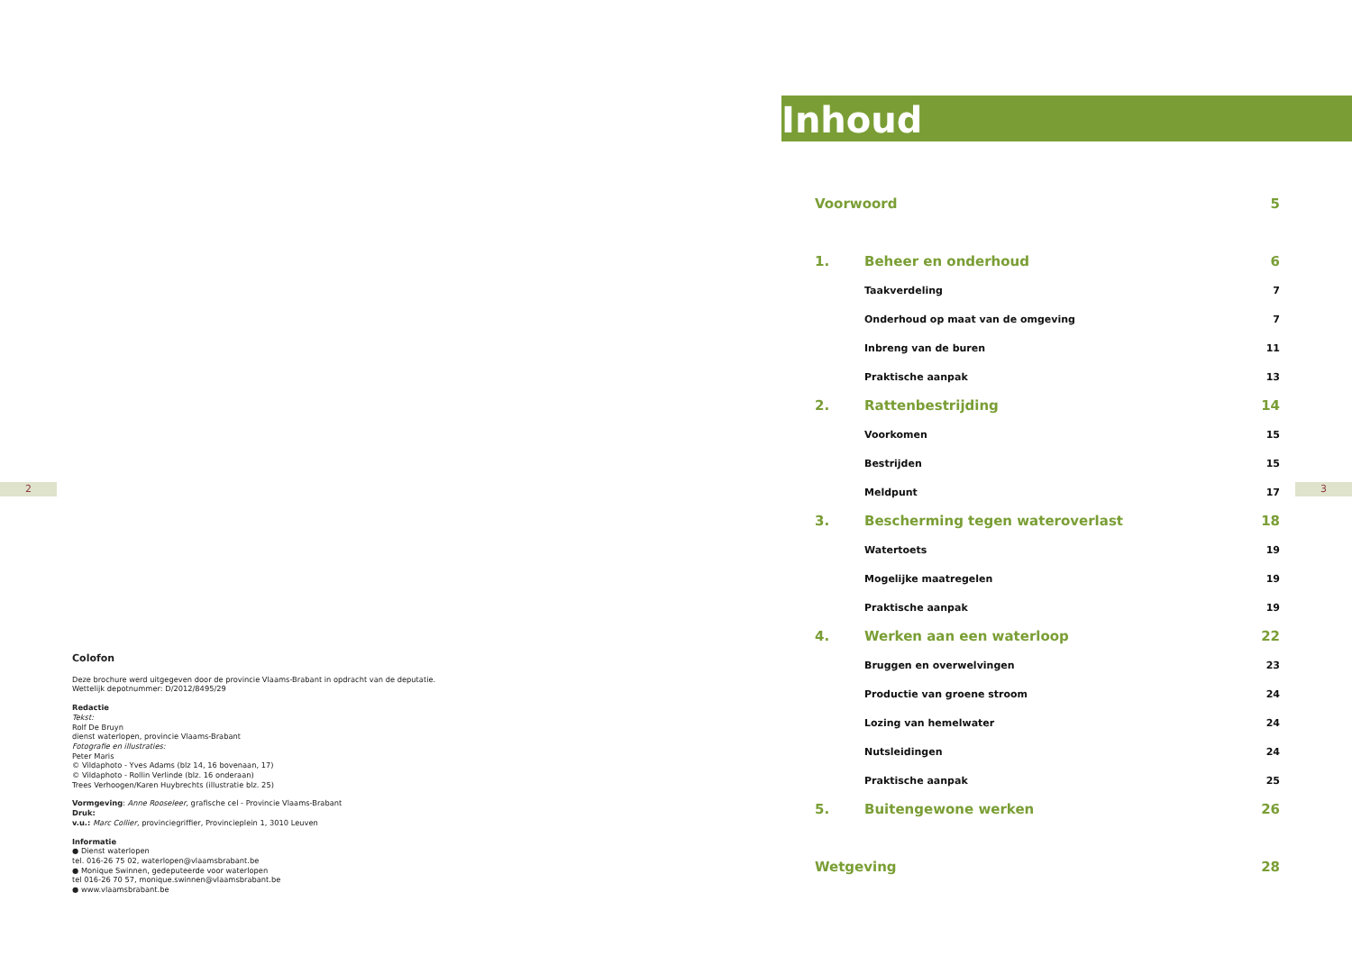2
Colofon
Deze brochure werd uitgegeven door de provincie Vlaams-Brabant in opdracht van de deputatie.
Wettelijk depotnummer: D/2012/8495/29
Redactie
Tekst:
Rolf De Bruyn
dienst waterlopen, provincie Vlaams-Brabant
Fotografie en illustraties:
Peter Maris
© Vildaphoto - Yves Adams (blz 14, 16 bovenaan, 17)
© Vildaphoto - Rollin Verlinde (blz. 16 onderaan)
Trees Verhoogen/Karen Huybrechts (illustratie blz. 25)
Vormgeving: Anne Rooseleer, grafische cel - Provincie Vlaams-Brabant
Druk:
v.u.: Marc Collier, provinciegriffier, Provincieplein 1, 3010 Leuven
Informatie
● Dienst waterlopen
tel. 016-26 75 02, waterlopen@vlaamsbrabant.be
● Monique Swinnen, gedeputeerde voor waterlopen
tel 016-26 70 57, monique.swinnen@vlaamsbrabant.be
● www.vlaamsbrabant.be
Inhoud
Voorwoord 5
1. Beheer en onderhoud 6
Taakverdeling 7
Onderhoud op maat van de omgeving 7
Inbreng van de buren 11
Praktische aanpak 13
2. Rattenbestrijding 14
Voorkomen 15
Bestrijden 15
Meldpunt 17
3. Bescherming tegen wateroverlast 18
Watertoets 19
Mogelijke maatregelen 19
Praktische aanpak 19
4. Werken aan een waterloop 22
Bruggen en overwelvingen 23
Productie van groene stroom 24
Lozing van hemelwater 24
Nutsleidingen 24
Praktische aanpak 25
5. Buitengewone werken 26
Wetgeving 28
3